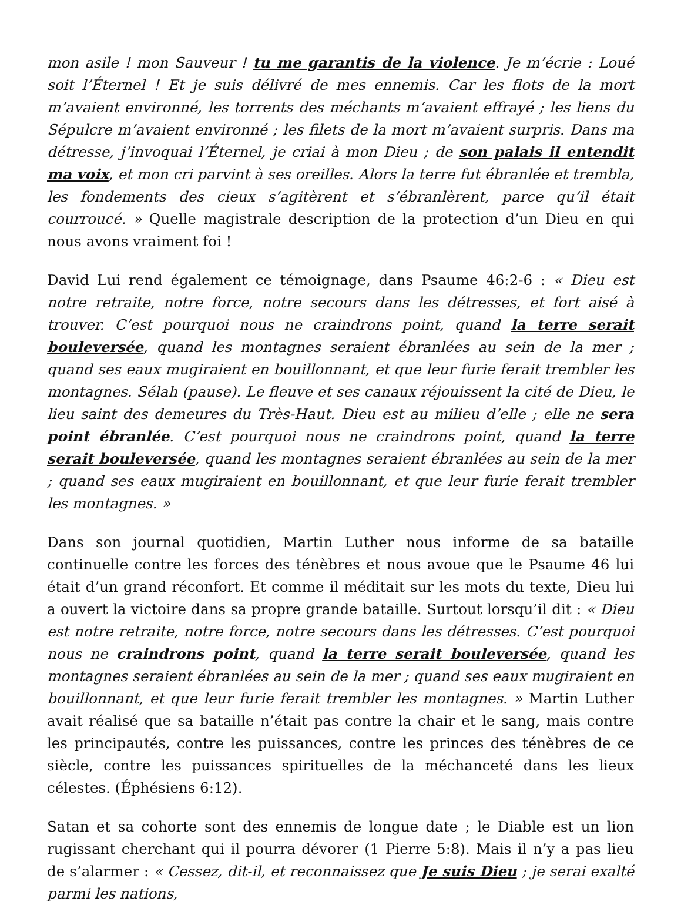mon asile ! mon Sauveur ! tu me garantis de la violence. Je m’écrie : Loué soit l’Éternel ! Et je suis délivré de mes ennemis. Car les flots de la mort m’avaient environné, les torrents des méchants m’avaient effrayé ; les liens du Sépulcre m’avaient environné ; les filets de la mort m’avaient surpris. Dans ma détresse, j’invoquai l’Éternel, je criai à mon Dieu ; de son palais il entendit ma voix, et mon cri parvint à ses oreilles. Alors la terre fut ébranlée et trembla, les fondements des cieux s’agitèrent et s’ébranlèrent, parce qu’il était courroucé. » Quelle magistrale description de la protection d’un Dieu en qui nous avons vraiment foi !
David Lui rend également ce témoignage, dans Psaume 46:2-6 : « Dieu est notre retraite, notre force, notre secours dans les détresses, et fort aisé à trouver. C’est pourquoi nous ne craindrons point, quand la terre serait bouleversée, quand les montagnes seraient ébranlées au sein de la mer ; quand ses eaux mugiraient en bouillonnant, et que leur furie ferait trembler les montagnes. Sélah (pause). Le fleuve et ses canaux réjouissent la cité de Dieu, le lieu saint des demeures du Très-Haut. Dieu est au milieu d’elle ; elle ne sera point ébranlée. C’est pourquoi nous ne craindrons point, quand la terre serait bouleversée, quand les montagnes seraient ébranlées au sein de la mer ; quand ses eaux mugiraient en bouillonnant, et que leur furie ferait trembler les montagnes. »
Dans son journal quotidien, Martin Luther nous informe de sa bataille continuelle contre les forces des ténèbres et nous avoue que le Psaume 46 lui était d’un grand réconfort. Et comme il méditait sur les mots du texte, Dieu lui a ouvert la victoire dans sa propre grande bataille. Surtout lorsqu’il dit : « Dieu est notre retraite, notre force, notre secours dans les détresses. C’est pourquoi nous ne craindrons point, quand la terre serait bouleversée, quand les montagnes seraient ébranlées au sein de la mer ; quand ses eaux mugiraient en bouillonnant, et que leur furie ferait trembler les montagnes. » Martin Luther avait réalisé que sa bataille n’était pas contre la chair et le sang, mais contre les principautés, contre les puissances, contre les princes des ténèbres de ce siècle, contre les puissances spirituelles de la méchanceté dans les lieux célestes. (Éphésiens 6:12).
Satan et sa cohorte sont des ennemis de longue date ; le Diable est un lion rugissant cherchant qui il pourra dévorer (1 Pierre 5:8). Mais il n’y a pas lieu de s’alarmer : « Cessez, dit-il, et reconnaissez que Je suis Dieu ; je serai exalté parmi les nations,